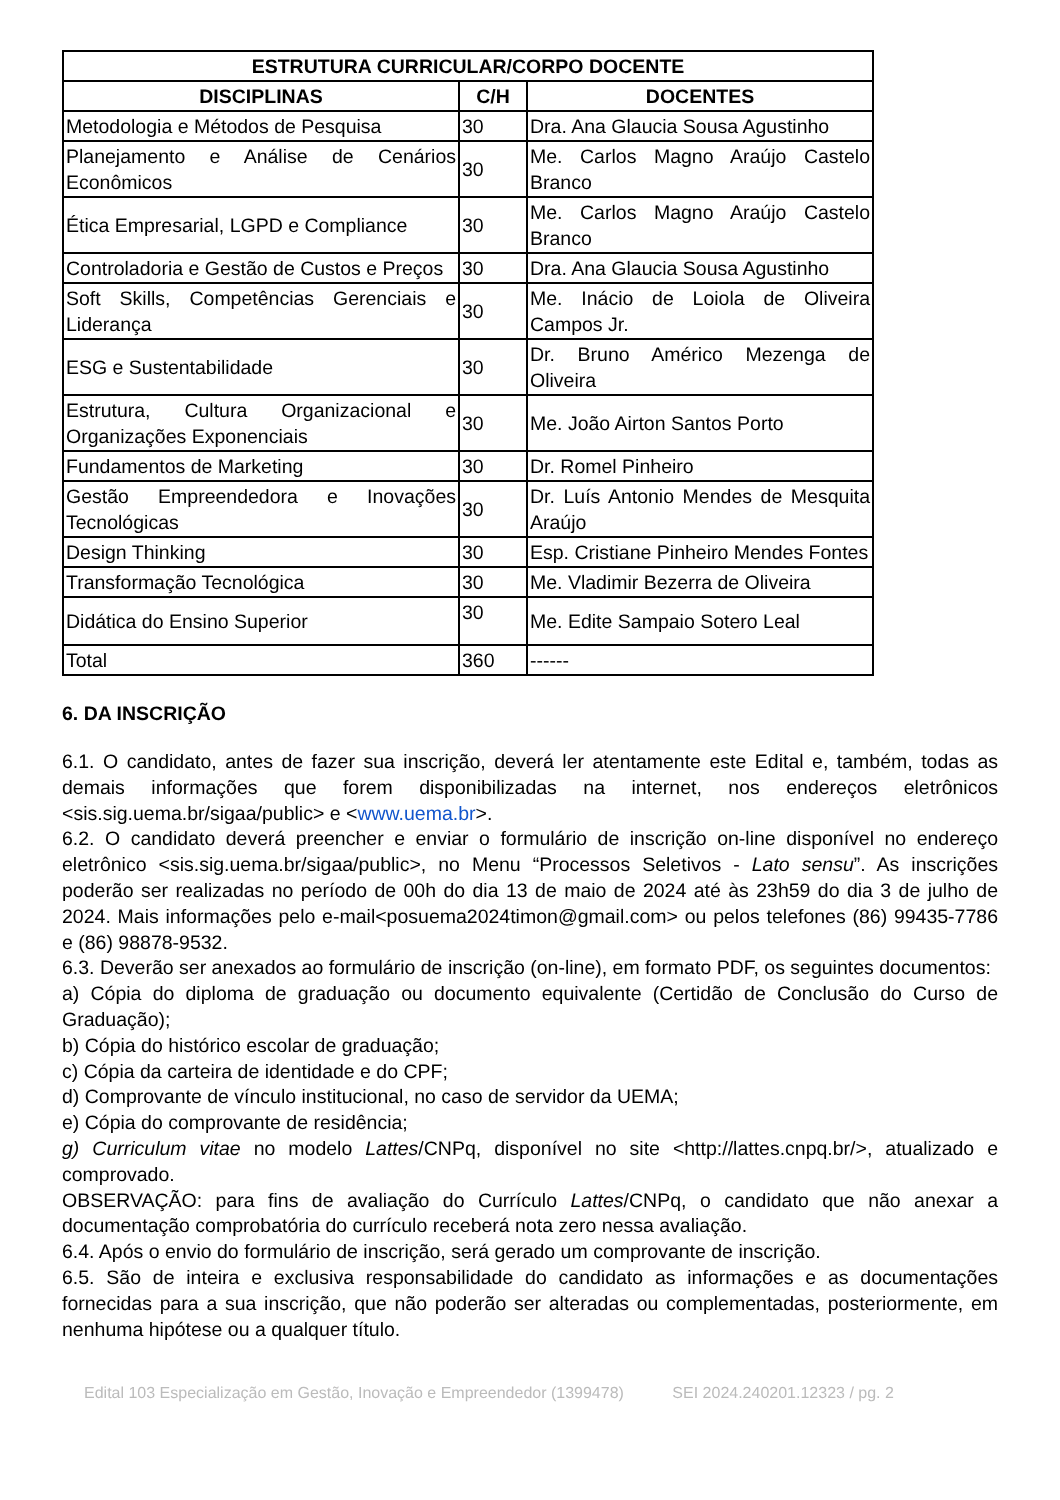| ESTRUTURA CURRICULAR/CORPO DOCENTE | | |
| --- | --- | --- |
| DISCIPLINAS | C/H | DOCENTES |
| Metodologia e Métodos de Pesquisa | 30 | Dra. Ana Glaucia Sousa Agustinho |
| Planejamento e Análise de Cenários Econômicos | 30 | Me. Carlos Magno Araújo Castelo Branco |
| Ética Empresarial, LGPD e Compliance | 30 | Me. Carlos Magno Araújo Castelo Branco |
| Controladoria e Gestão de Custos e Preços | 30 | Dra. Ana Glaucia Sousa Agustinho |
| Soft Skills, Competências Gerenciais e Liderança | 30 | Me. Inácio de Loiola de Oliveira Campos Jr. |
| ESG e Sustentabilidade | 30 | Dr. Bruno Américo Mezenga de Oliveira |
| Estrutura, Cultura Organizacional e Organizações Exponenciais | 30 | Me. João Airton Santos Porto |
| Fundamentos de Marketing | 30 | Dr. Romel Pinheiro |
| Gestão Empreendedora e Inovações Tecnológicas | 30 | Dr. Luís Antonio Mendes de Mesquita Araújo |
| Design Thinking | 30 | Esp. Cristiane Pinheiro Mendes Fontes |
| Transformação Tecnológica | 30 | Me. Vladimir Bezerra de Oliveira |
| Didática do Ensino Superior | 30 | Me. Edite Sampaio Sotero Leal |
| Total | 360 | ------ |
6. DA INSCRIÇÃO
6.1. O candidato, antes de fazer sua inscrição, deverá ler atentamente este Edital e, também, todas as demais informações que forem disponibilizadas na internet, nos endereços eletrônicos <sis.sig.uema.br/sigaa/public> e <www.uema.br>.
6.2. O candidato deverá preencher e enviar o formulário de inscrição on-line disponível no endereço eletrônico <sis.sig.uema.br/sigaa/public>, no Menu “Processos Seletivos - Lato sensu”. As inscrições poderão ser realizadas no período de 00h do dia 13 de maio de 2024 até às 23h59 do dia 3 de julho de 2024. Mais informações pelo e-mail<posuema2024timon@gmail.com> ou pelos telefones (86) 99435-7786 e (86) 98878-9532.
6.3. Deverão ser anexados ao formulário de inscrição (on-line), em formato PDF, os seguintes documentos:
a) Cópia do diploma de graduação ou documento equivalente (Certidão de Conclusão do Curso de Graduação);
b) Cópia do histórico escolar de graduação;
c) Cópia da carteira de identidade e do CPF;
d) Comprovante de vínculo institucional, no caso de servidor da UEMA;
e) Cópia do comprovante de residência;
g) Curriculum vitae no modelo Lattes/CNPq, disponível no site <http://lattes.cnpq.br/>, atualizado e comprovado.
OBSERVAÇÃO: para fins de avaliação do Currículo Lattes/CNPq, o candidato que não anexar a documentação comprobatória do currículo receberá nota zero nessa avaliação.
6.4. Após o envio do formulário de inscrição, será gerado um comprovante de inscrição.
6.5. São de inteira e exclusiva responsabilidade do candidato as informações e as documentações fornecidas para a sua inscrição, que não poderão ser alteradas ou complementadas, posteriormente, em nenhuma hipótese ou a qualquer título.
Edital 103 Especialização em Gestão, Inovação e Empreendedor (1399478) SEI 2024.240201.12323 / pg. 2